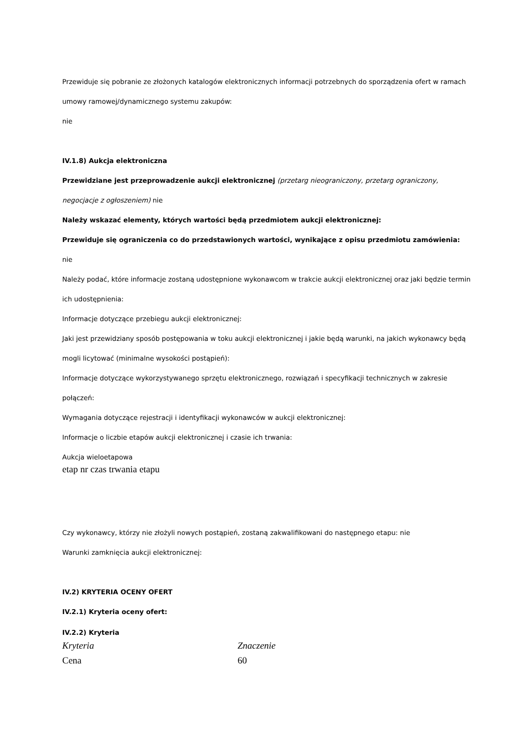Przewiduje się pobranie ze złożonych katalogów elektronicznych informacji potrzebnych do sporządzenia ofert w ramach umowy ramowej/dynamicznego systemu zakupów:
nie
IV.1.8) Aukcja elektroniczna
Przewidziane jest przeprowadzenie aukcji elektronicznej (przetarg nieograniczony, przetarg ograniczony, negocjacje z ogłoszeniem) nie
Należy wskazać elementy, których wartości będą przedmiotem aukcji elektronicznej:
Przewiduje się ograniczenia co do przedstawionych wartości, wynikające z opisu przedmiotu zamówienia:
nie
Należy podać, które informacje zostaną udostępnione wykonawcom w trakcie aukcji elektronicznej oraz jaki będzie termin ich udostępnienia:
Informacje dotyczące przebiegu aukcji elektronicznej:
Jaki jest przewidziany sposób postępowania w toku aukcji elektronicznej i jakie będą warunki, na jakich wykonawcy będą mogli licytować (minimalne wysokości postąpień):
Informacje dotyczące wykorzystywanego sprzętu elektronicznego, rozwiązań i specyfikacji technicznych w zakresie połączeń:
Wymagania dotyczące rejestracji i identyfikacji wykonawców w aukcji elektronicznej:
Informacje o liczbie etapów aukcji elektronicznej i czasie ich trwania:
Aukcja wieloetapowa
etap nr czas trwania etapu
Czy wykonawcy, którzy nie złożyli nowych postąpień, zostaną zakwalifikowani do następnego etapu: nie
Warunki zamknięcia aukcji elektronicznej:
IV.2) KRYTERIA OCENY OFERT
IV.2.1) Kryteria oceny ofert:
IV.2.2) Kryteria
| Kryteria | Znaczenie |
| --- | --- |
| Cena | 60 |